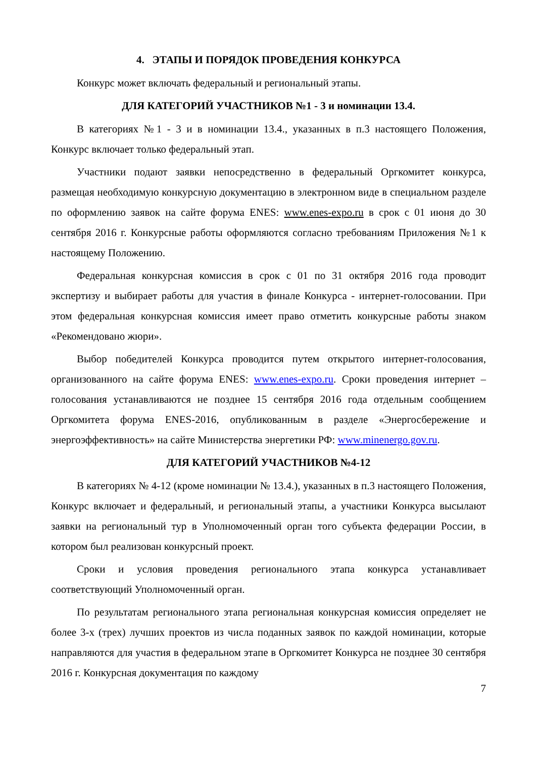4. ЭТАПЫ И ПОРЯДОК ПРОВЕДЕНИЯ КОНКУРСА
Конкурс может включать федеральный и региональный этапы.
ДЛЯ КАТЕГОРИЙ УЧАСТНИКОВ №1 - 3 и номинации 13.4.
В категориях №1 - 3 и в номинации 13.4., указанных в п.3 настоящего Положения, Конкурс включает только федеральный этап.
Участники подают заявки непосредственно в федеральный Оргкомитет конкурса, размещая необходимую конкурсную документацию в электронном виде в специальном разделе по оформлению заявок на сайте форума ENES: www.enes-expo.ru в срок с 01 июня до 30 сентября 2016 г. Конкурсные работы оформляются согласно требованиям Приложения №1 к настоящему Положению.
Федеральная конкурсная комиссия в срок с 01 по 31 октября 2016 года проводит экспертизу и выбирает работы для участия в финале Конкурса - интернет-голосовании. При этом федеральная конкурсная комиссия имеет право отметить конкурсные работы знаком «Рекомендовано жюри».
Выбор победителей Конкурса проводится путем открытого интернет-голосования, организованного на сайте форума ENES: www.enes-expo.ru. Сроки проведения интернет – голосования устанавливаются не позднее 15 сентября 2016 года отдельным сообщением Оргкомитета форума ENES-2016, опубликованным в разделе «Энергосбережение и энергоэффективность» на сайте Министерства энергетики РФ: www.minenergo.gov.ru.
ДЛЯ КАТЕГОРИЙ УЧАСТНИКОВ №4-12
В категориях № 4-12 (кроме номинации № 13.4.), указанных в п.3 настоящего Положения, Конкурс включает и федеральный, и региональный этапы, а участники Конкурса высылают заявки на региональный тур в Уполномоченный орган того субъекта федерации России, в котором был реализован конкурсный проект.
Сроки и условия проведения регионального этапа конкурса устанавливает соответствующий Уполномоченный орган.
По результатам регионального этапа региональная конкурсная комиссия определяет не более 3-х (трех) лучших проектов из числа поданных заявок по каждой номинации, которые направляются для участия в федеральном этапе в Оргкомитет Конкурса не позднее 30 сентября 2016 г. Конкурсная документация по каждому
7